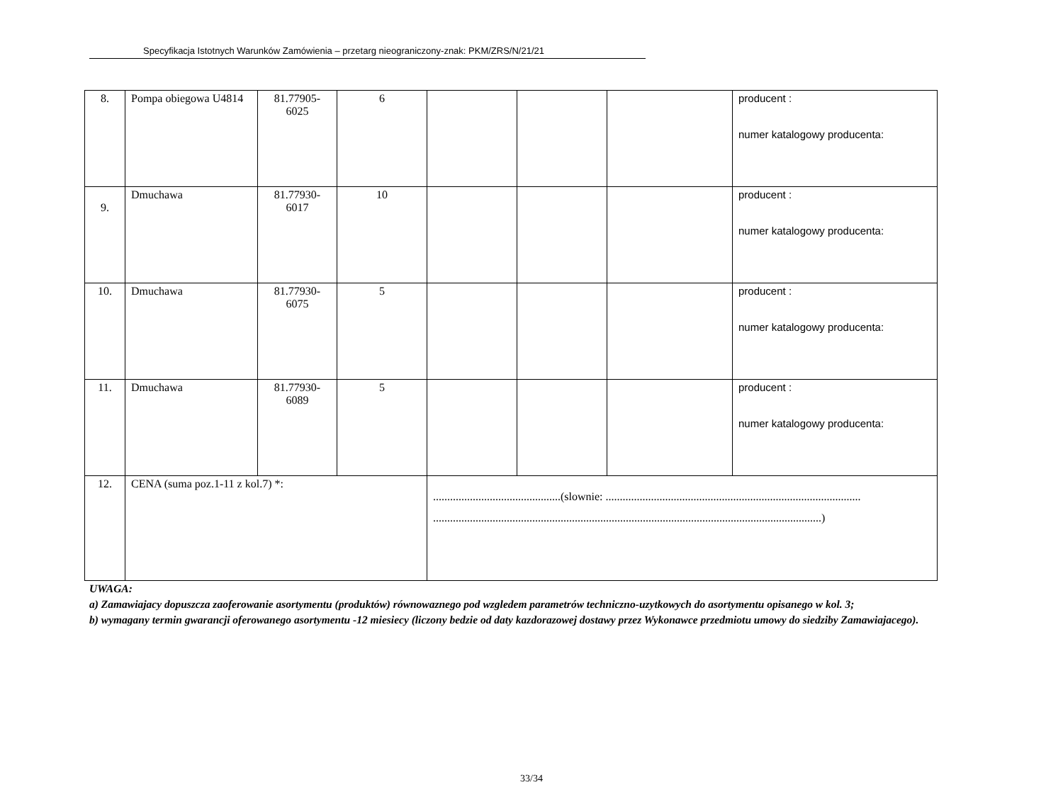Specyfikacja Istotnych Warunków Zamówienia – przetarg nieograniczony-znak: PKM/ZRS/N/21/21
| 8. | Pompa obiegowa U4814 | 81.77905- 6025 | 6 | | | | producent : numer katalogowy producenta: |
| 9. | Dmuchawa | 81.77930- 6017 | 10 | | | | producent : numer katalogowy producenta: |
| 10. | Dmuchawa | 81.77930- 6075 | 5 | | | | producent : numer katalogowy producenta: |
| 11. | Dmuchawa | 81.77930- 6089 | 5 | | | | producent : numer katalogowy producenta: |
| 12. | CENA (suma poz.1-11 z kol.7) *: | | | .............................................(slownie: .......................................................................................... .........................................................................................................................................) | | | |
UWAGA:
a) Zamawiajacy dopuszcza zaoferowanie asortymentu (produktów) równowaznego pod wzgledem parametrów techniczno-uzytkowych do asortymentu opisanego w kol. 3;
b) wymagany termin gwarancji oferowanego asortymentu -12 miesiecy (liczony bedzie od daty kazdorazowej dostawy przez Wykonawce przedmiotu umowy do siedziby Zamawiajacego).
33/34